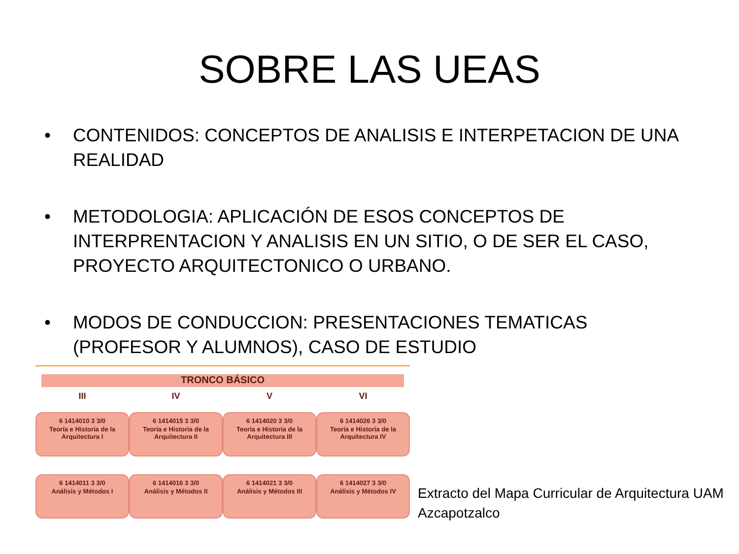SOBRE LAS UEAS
• CONTENIDOS: CONCEPTOS DE ANALISIS E INTERPETACION DE UNA REALIDAD
• METODOLOGIA: APLICACIÓN DE ESOS CONCEPTOS DE INTERPRENTACION Y ANALISIS EN UN SITIO, O DE SER EL CASO, PROYECTO ARQUITECTONICO O URBANO.
• MODOS DE CONDUCCION: PRESENTACIONES TEMATICAS (PROFESOR Y ALUMNOS), CASO DE ESTUDIO
TRONCO BÁSICO
III
6 1414010 3 3/0
Teoría e Historia de la Arquitectura I
6 1414011 3 3/0
Análisis y Métodos I
IV
6 1414015 3 3/0
Teoría e Historia de la Arquitectura II
6 1414016 3 3/0
Análisis y Métodos II
V
6 1414020 3 3/0
Teoría e Historia de la Arquitectura III
6 1414021 3 3/0
Análisis y Métodos III
VI
6 1414026 3 3/0
Teoría e Historia de la Arquitectura IV
6 1414027 3 3/0
Análisis y Métodos IV
Extracto del Mapa Curricular de Arquitectura UAM Azcapotzalco